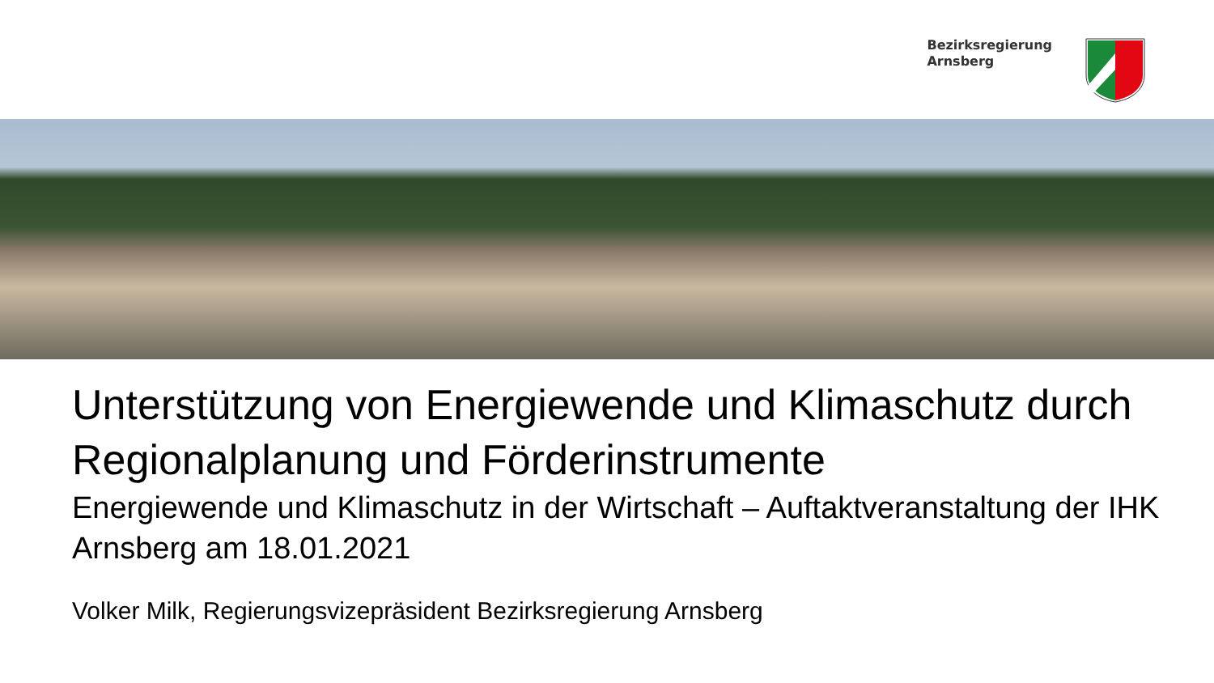Bezirksregierung
Arnsberg
Unterstützung von Energiewende und Klimaschutz durch Regionalplanung und Förderinstrumente
Energiewende und Klimaschutz in der Wirtschaft – Auftaktveranstaltung der IHK Arnsberg am 18.01.2021
Volker Milk, Regierungsvizepräsident Bezirksregierung Arnsberg